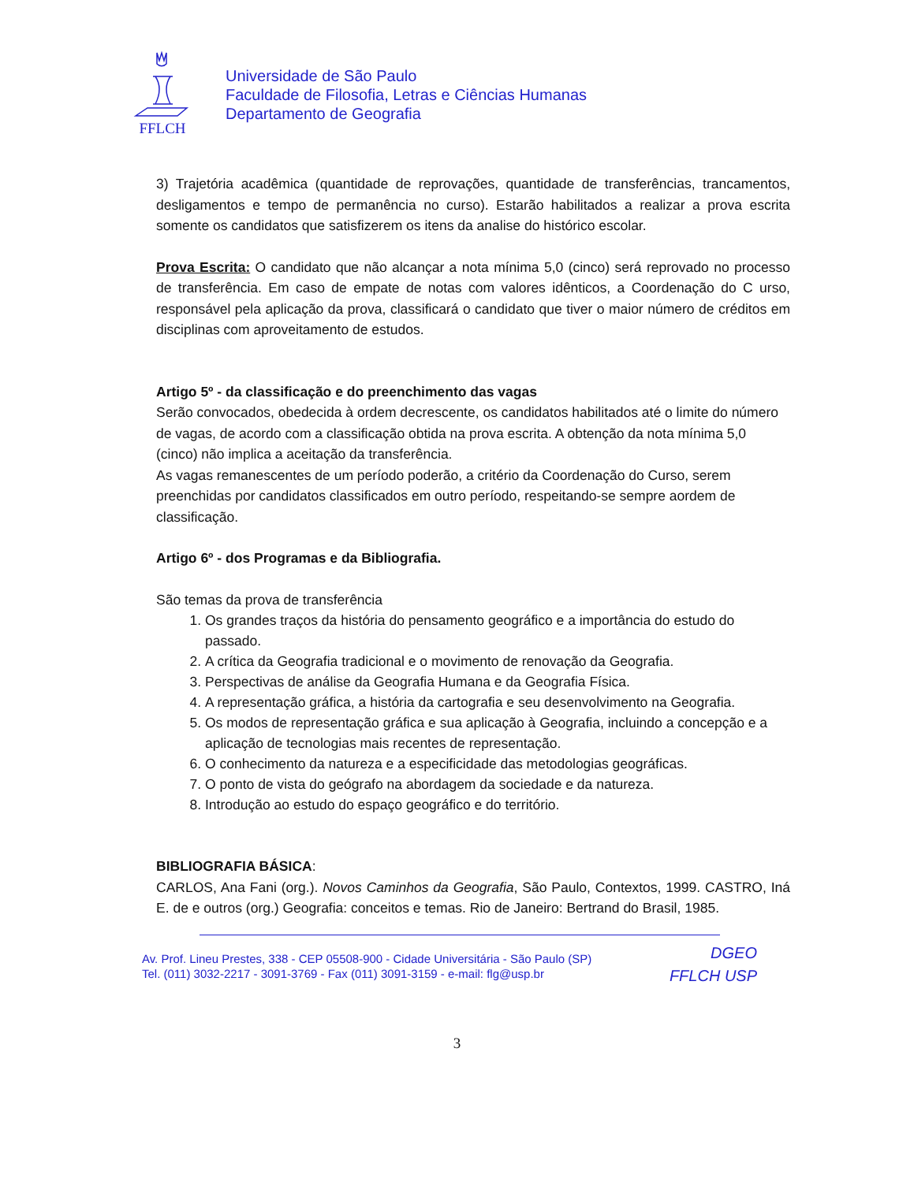FFLCH
Universidade de São Paulo
Faculdade de Filosofia, Letras e Ciências Humanas
Departamento de Geografia
3) Trajetória acadêmica (quantidade de reprovações, quantidade de transferências, trancamentos, desligamentos e tempo de permanência no curso). Estarão habilitados a realizar a prova escrita somente os candidatos que satisfizerem os itens da analise do histórico escolar.
Prova Escrita: O candidato que não alcançar a nota mínima 5,0 (cinco) será reprovado no processo de transferência. Em caso de empate de notas com valores idênticos, a Coordenação do C urso, responsável pela aplicação da prova, classificará o candidato que tiver o maior número de créditos em disciplinas com aproveitamento de estudos.
Artigo 5º - da classificação e do preenchimento das vagas
Serão convocados, obedecida à ordem decrescente, os candidatos habilitados até o limite do número de vagas, de acordo com a classificação obtida na prova escrita. A obtenção da nota mínima 5,0 (cinco) não implica a aceitação da transferência.
As vagas remanescentes de um período poderão, a critério da Coordenação do Curso, serem preenchidas por candidatos classificados em outro período, respeitando-se sempre aordem de classificação.
Artigo 6º - dos Programas e da Bibliografia.
São temas da prova de transferência
1. Os grandes traços da história do pensamento geográfico e a importância do estudo do passado.
2. A crítica da Geografia tradicional e o movimento de renovação da Geografia.
3. Perspectivas de análise da Geografia Humana e da Geografia Física.
4. A representação gráfica, a história da cartografia e seu desenvolvimento na Geografia.
5. Os modos de representação gráfica e sua aplicação à Geografia, incluindo a concepção e a aplicação de tecnologias mais recentes de representação.
6. O conhecimento da natureza e a especificidade das metodologias geográficas.
7. O ponto de vista do geógrafo na abordagem da sociedade e da natureza.
8. Introdução ao estudo do espaço geográfico e do território.
BIBLIOGRAFIA BÁSICA:
CARLOS, Ana Fani (org.). Novos Caminhos da Geografia, São Paulo, Contextos, 1999. CASTRO, Iná E. de e outros (org.) Geografia: conceitos e temas. Rio de Janeiro: Bertrand do Brasil, 1985.
Av. Prof. Lineu Prestes, 338 - CEP 05508-900 - Cidade Universitária - São Paulo (SP)
Tel. (011) 3032-2217 - 3091-3769 - Fax (011) 3091-3159 - e-mail: flg@usp.br
DGEO
FFLCH USP
3